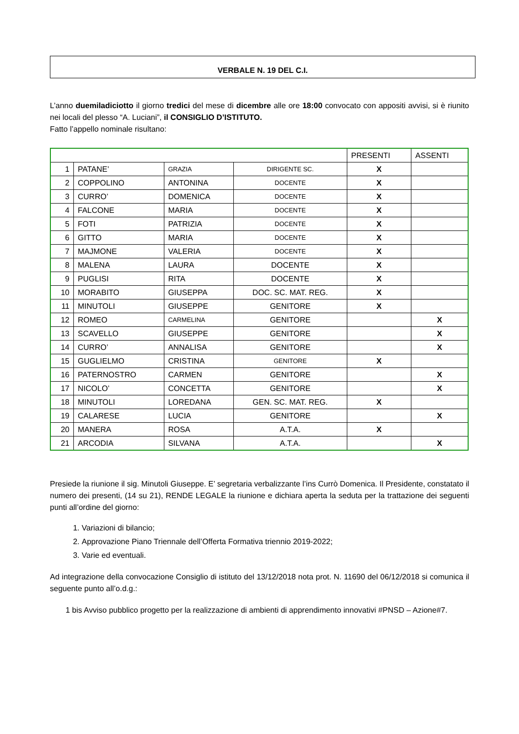VERBALE N. 19 DEL C.I.
L’anno duemiladiciotto il giorno tredici del mese di dicembre alle ore 18:00 convocato con appositi avvisi, si è riunito nei locali del plesso “A. Luciani”, il CONSIGLIO D’ISTITUTO.
Fatto l’appello nominale risultano:
| | | | | PRESENTI | ASSENTI |
| --- | --- | --- | --- | --- | --- |
| 1 | PATANE’ | GRAZIA | DIRIGENTE SC. | X | |
| 2 | COPPOLINO | ANTONINA | DOCENTE | X | |
| 3 | CURRO’ | DOMENICA | DOCENTE | X | |
| 4 | FALCONE | MARIA | DOCENTE | X | |
| 5 | FOTI | PATRIZIA | DOCENTE | X | |
| 6 | GITTO | MARIA | DOCENTE | X | |
| 7 | MAJMONE | VALERIA | DOCENTE | X | |
| 8 | MALENA | LAURA | DOCENTE | X | |
| 9 | PUGLISI | RITA | DOCENTE | X | |
| 10 | MORABITO | GIUSEPPA | DOC. SC. MAT. REG. | X | |
| 11 | MINUTOLI | GIUSEPPE | GENITORE | X | |
| 12 | ROMEO | CARMELINA | GENITORE | | X |
| 13 | SCAVELLO | GIUSEPPE | GENITORE | | X |
| 14 | CURRO’ | ANNALISA | GENITORE | | X |
| 15 | GUGLIELMO | CRISTINA | GENITORE | X | |
| 16 | PATERNOSTRO | CARMEN | GENITORE | | X |
| 17 | NICOLO’ | CONCETTA | GENITORE | | X |
| 18 | MINUTOLI | LOREDANA | GEN. SC. MAT. REG. | X | |
| 19 | CALARESE | LUCIA | GENITORE | | X |
| 20 | MANERA | ROSA | A.T.A. | X | |
| 21 | ARCODIA | SILVANA | A.T.A. | | X |
Presiede la riunione il sig. Minutoli Giuseppe. E’ segretaria verbalizzante l’ins Currò Domenica. Il Presidente, constatato il numero dei presenti, (14 su 21), RENDE LEGALE la riunione e dichiara aperta la seduta per la trattazione dei seguenti punti all’ordine del giorno:
1. Variazioni di bilancio;
2. Approvazione Piano Triennale dell’Offerta Formativa triennio 2019-2022;
3. Varie ed eventuali.
Ad integrazione della convocazione Consiglio di istituto del 13/12/2018 nota prot. N. 11690 del 06/12/2018 si comunica il seguente punto all’o.d.g.:
1 bis Avviso pubblico progetto per la realizzazione di ambienti di apprendimento innovativi #PNSD – Azione#7.